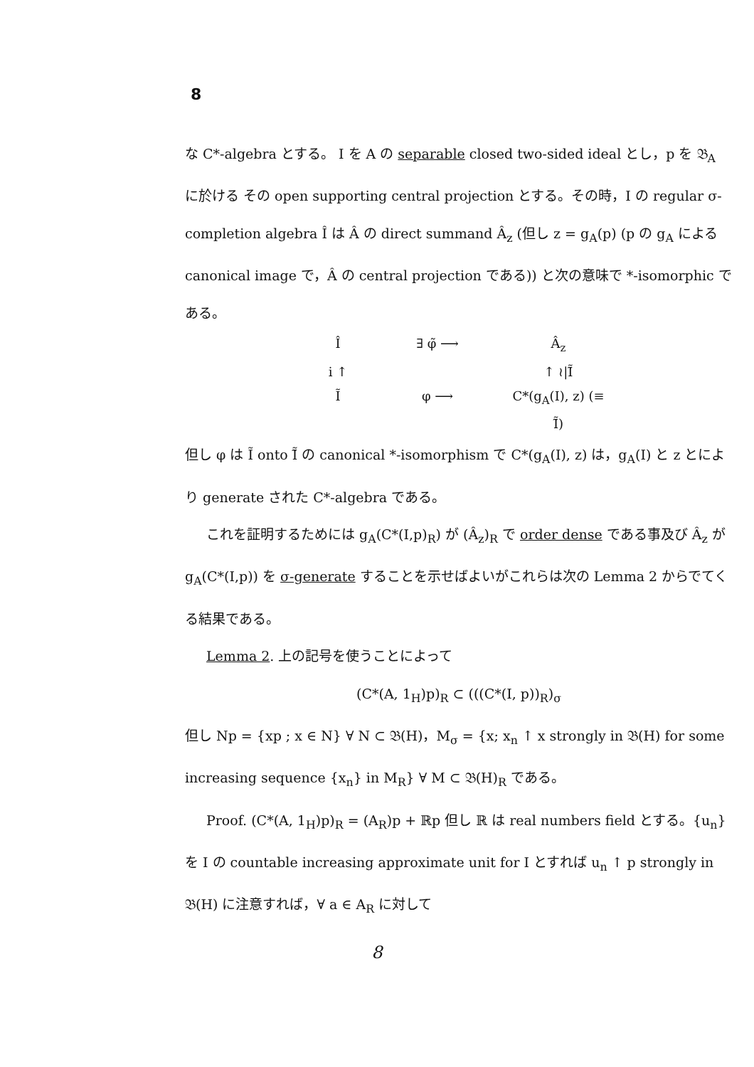8
な C*-algebra とする。 I を A の separable closed two-sided ideal とし，p を 𝔅<sub>A</sub> に於ける その open supporting central projection とする。その時，I の regular σ-completion algebra Î は Â の direct summand Â<sub>z</sub> (但し z = g<sub>A</sub>(p) (p の g<sub>A</sub> による canonical image で，Â の central projection である)) と次の意味で *-isomorphic である。
Î
∃ φ̃ ⟶
Â<sub>z</sub>
i ↑
↑ ≀|Ĩ̃
Ĩ
φ ⟶
C*(g<sub>A</sub>(I), z) (≡ Ĩ̃)
但し φ は Ĩ onto Ĩ̃ の canonical *-isomorphism で C*(g<sub>A</sub>(I), z) は，g<sub>A</sub>(I) と z とにより generate された C*-algebra である。
これを証明するためには g<sub>A</sub>(C*(I,p)<sub>R</sub>) が (Â<sub>z</sub>)<sub>R</sub> で order dense である事及び Â<sub>z</sub> が g<sub>A</sub>(C*(I,p)) を σ-generate することを示せばよいがこれらは次の Lemma 2 からでてくる結果である。
Lemma 2. 上の記号を使うことによって
(C*(A, 1<sub>H</sub>)p)<sub>R</sub> ⊂ (((C*(I, p))<sub>R</sub>)<sub>σ</sub>
但し Np = {xp ; x ∈ N} ∀ N ⊂ 𝔅(H)，M<sub>σ</sub> = {x; x<sub>n</sub> ↑ x strongly in 𝔅(H) for some increasing sequence {x<sub>n</sub>} in M<sub>R</sub>} ∀ M ⊂ 𝔅(H)<sub>R</sub> である。
Proof. (C*(A, 1<sub>H</sub>)p)<sub>R</sub> = (A<sub>R</sub>)p + ℝp 但し ℝ は real numbers field とする。{u<sub>n</sub>} を I の countable increasing approximate unit for I とすれば u<sub>n</sub> ↑ p strongly in 𝔅(H) に注意すれば，∀ a ∈ A<sub>R</sub> に対して
8